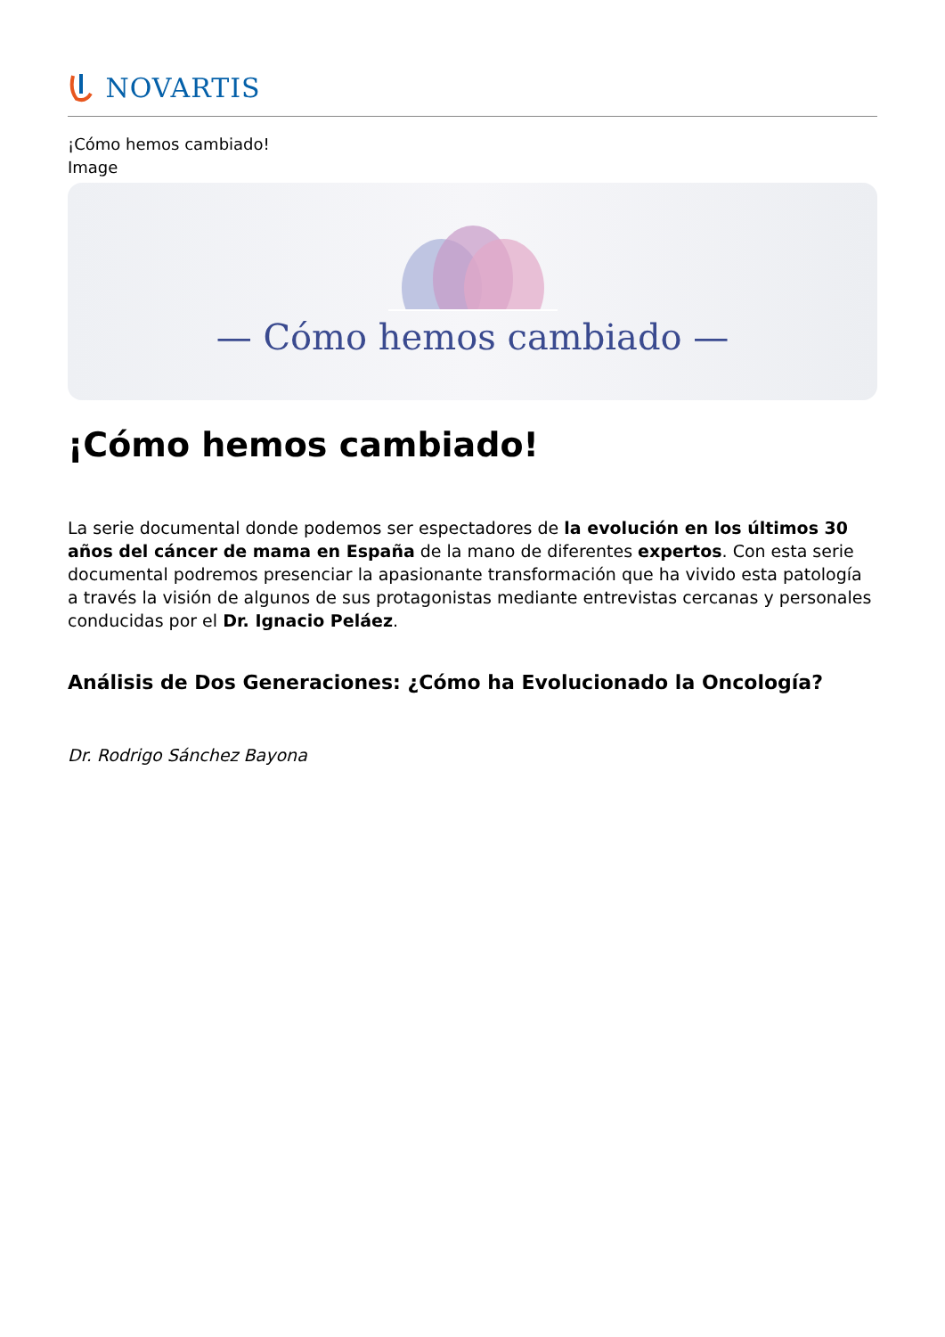NOVARTIS
¡Cómo hemos cambiado!
Image
— Cómo hemos cambiado —
¡Cómo hemos cambiado!
La serie documental donde podemos ser espectadores de la evolución en los últimos 30 años del cáncer de mama en España de la mano de diferentes expertos. Con esta serie documental podremos presenciar la apasionante transformación que ha vivido esta patología a través la visión de algunos de sus protagonistas mediante entrevistas cercanas y personales conducidas por el Dr. Ignacio Peláez.
Análisis de Dos Generaciones: ¿Cómo ha Evolucionado la Oncología?
Dr. Rodrigo Sánchez Bayona